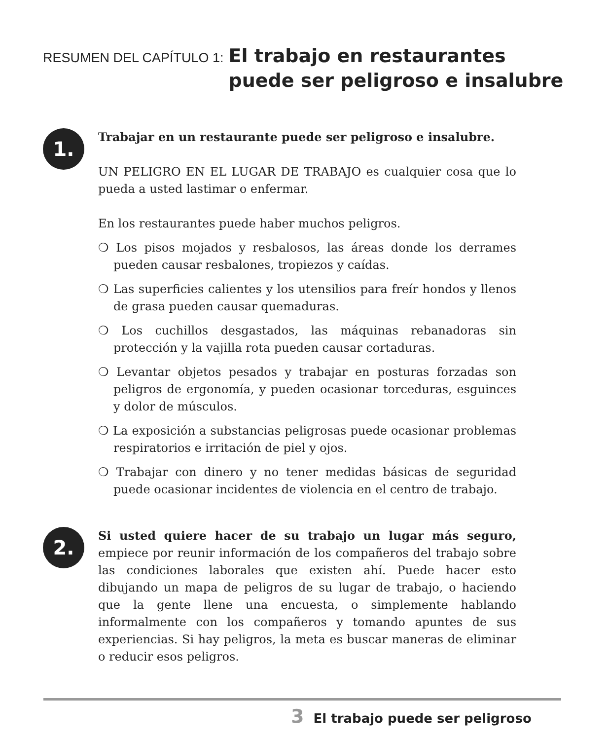RESUMEN DEL CAPÍTULO 1:
El trabajo en restaurantes puede ser peligroso e insalubre
1.
Trabajar en un restaurante puede ser peligroso e insalubre.
UN PELIGRO EN EL LUGAR DE TRABAJO es cualquier cosa que lo pueda a usted lastimar o enfermar.
En los restaurantes puede haber muchos peligros.
❍ Los pisos mojados y resbalosos, las áreas donde los derrames pueden causar resbalones, tropiezos y caídas.
❍ Las superficies calientes y los utensilios para freír hondos y llenos de grasa pueden causar quemaduras.
❍ Los cuchillos desgastados, las máquinas rebanadoras sin protección y la vajilla rota pueden causar cortaduras.
❍ Levantar objetos pesados y trabajar en posturas forzadas son peligros de ergonomía, y pueden ocasionar torceduras, esguinces y dolor de músculos.
❍ La exposición a substancias peligrosas puede ocasionar problemas respiratorios e irritación de piel y ojos.
❍ Trabajar con dinero y no tener medidas básicas de seguridad puede ocasionar incidentes de violencia en el centro de trabajo.
2.
Si usted quiere hacer de su trabajo un lugar más seguro, empiece por reunir información de los compañeros del trabajo sobre las condiciones laborales que existen ahí. Puede hacer esto dibujando un mapa de peligros de su lugar de trabajo, o haciendo que la gente llene una encuesta, o simplemente hablando informalmente con los compañeros y tomando apuntes de sus experiencias. Si hay peligros, la meta es buscar maneras de eliminar o reducir esos peligros.
3 El trabajo puede ser peligroso